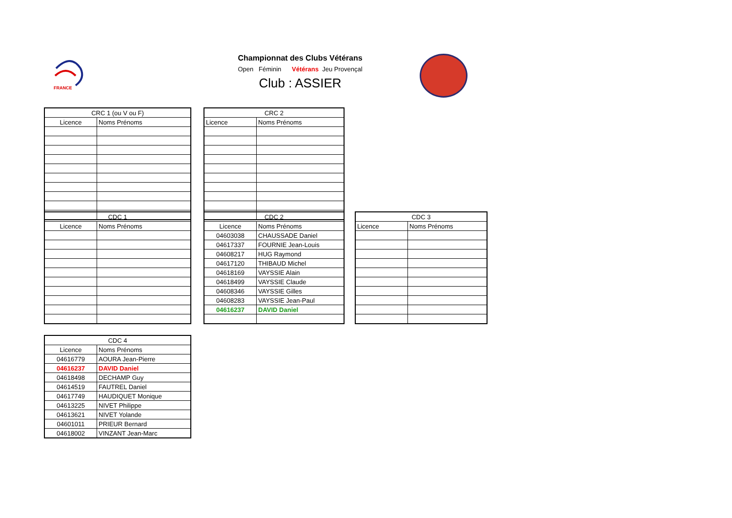FRANCE
Championnat des Clubs Vétérans
Open Féminin Vétérans Jeu Provençal
Club : ASSIER
| CRC 1 (ou V ou F) | |
| --- | --- |
| Licence | Noms Prénoms |
| CRC 2 | |
| --- | --- |
| Licence | Noms Prénoms |
| CDC 1 | |
| --- | --- |
| Licence | Noms Prénoms |
| CDC 2 | |
| --- | --- |
| Licence | Noms Prénoms |
| 04603038 | CHAUSSADE Daniel |
| 04617337 | FOURNIE Jean-Louis |
| 04608217 | HUG Raymond |
| 04617120 | THIBAUD Michel |
| 04618169 | VAYSSIE Alain |
| 04618499 | VAYSSIE Claude |
| 04608346 | VAYSSIE Gilles |
| 04608283 | VAYSSIE Jean-Paul |
| 04616237 | DAVID Daniel |
| CDC 3 | |
| --- | --- |
| Licence | Noms Prénoms |
| CDC 4 | |
| --- | --- |
| Licence | Noms Prénoms |
| 04616779 | AOURA Jean-Pierre |
| 04616237 | DAVID Daniel |
| 04618498 | DECHAMP Guy |
| 04614519 | FAUTREL Daniel |
| 04617749 | HAUDIQUET Monique |
| 04613225 | NIVET Philippe |
| 04613621 | NIVET Yolande |
| 04601011 | PRIEUR Bernard |
| 04618002 | VINZANT Jean-Marc |